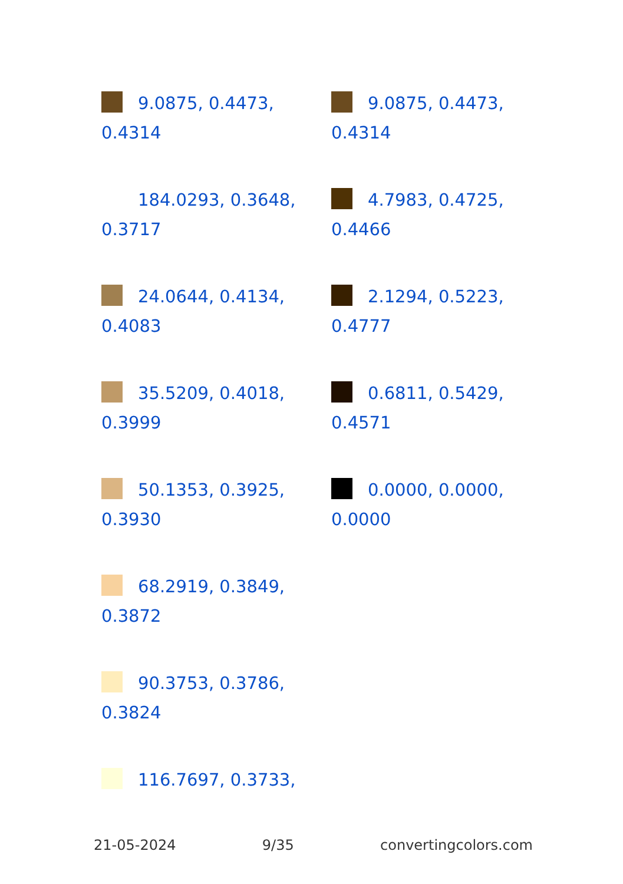9.0875, 0.4473,
0.4314
184.0293, 0.3648,
0.3717
24.0644, 0.4134,
0.4083
35.5209, 0.4018,
0.3999
50.1353, 0.3925,
0.3930
68.2919, 0.3849,
0.3872
90.3753, 0.3786,
0.3824
116.7697, 0.3733,
9.0875, 0.4473,
0.4314
4.7983, 0.4725,
0.4466
2.1294, 0.5223,
0.4777
0.6811, 0.5429,
0.4571
0.0000, 0.0000,
0.0000
21-05-2024 9/35 convertingcolors.com